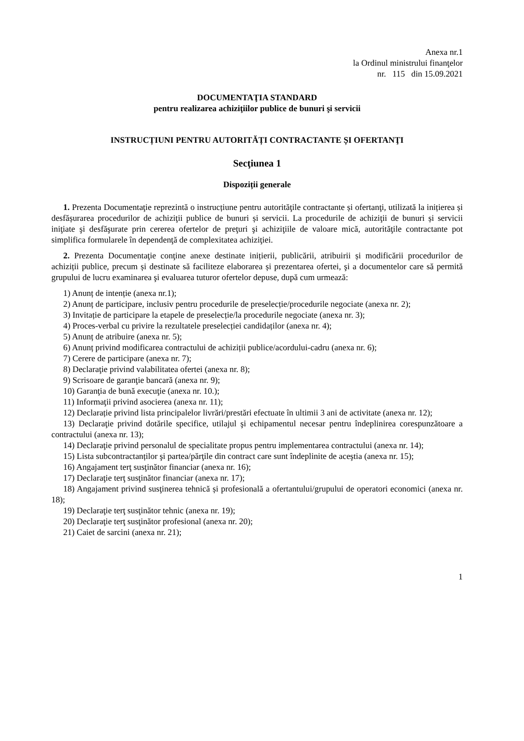Anexa nr.1
la Ordinul ministrului finanţelor
nr. 115 din 15.09.2021
DOCUMENTAŢIA STANDARD
pentru realizarea achiziţiilor publice de bunuri şi servicii
INSTRUCȚIUNI PENTRU AUTORITĂȚI CONTRACTANTE ȘI OFERTANŢI
Secţiunea 1
Dispoziții generale
1. Prezenta Documentaţie reprezintă o instrucțiune pentru autorităţile contractante și ofertanţi, utilizată la inițierea și desfășurarea procedurilor de achiziţii publice de bunuri și servicii. La procedurile de achiziţii de bunuri și servicii iniţiate şi desfăşurate prin cererea ofertelor de preţuri şi achiziţiile de valoare mică, autorităţile contractante pot simplifica formularele în dependenţă de complexitatea achiziţiei.
2. Prezenta Documentaţie conţine anexe destinate inițierii, publicării, atribuirii și modificării procedurilor de achiziții publice, precum și destinate să faciliteze elaborarea și prezentarea ofertei, şi a documentelor care să permită grupului de lucru examinarea şi evaluarea tuturor ofertelor depuse, după cum urmează:
1) Anunț de intenție (anexa nr.1);
2) Anunț de participare, inclusiv pentru procedurile de preselecție/procedurile negociate (anexa nr. 2);
3) Invitație de participare la etapele de preselecție/la procedurile negociate (anexa nr. 3);
4) Proces-verbal cu privire la rezultatele preselecției candidaților (anexa nr. 4);
5) Anunț de atribuire (anexa nr. 5);
6) Anunț privind modificarea contractului de achiziții publice/acordului-cadru (anexa nr. 6);
7) Cerere de participare (anexa nr. 7);
8) Declaraţie privind valabilitatea ofertei (anexa nr. 8);
9) Scrisoare de garanţie bancară (anexa nr. 9);
10) Garanţia de bună execuţie (anexa nr. 10.);
11) Informaţii privind asocierea (anexa nr. 11);
12) Declarație privind lista principalelor livrări/prestări efectuate în ultimii 3 ani de activitate (anexa nr. 12);
13) Declaraţie privind dotările specifice, utilajul şi echipamentul necesar pentru îndeplinirea corespunzătoare a contractului (anexa nr. 13);
14) Declaraţie privind personalul de specialitate propus pentru implementarea contractului (anexa nr. 14);
15) Lista subcontractanților şi partea/părţile din contract care sunt îndeplinite de aceştia (anexa nr. 15);
16) Angajament terţ susţinător financiar (anexa nr. 16);
17) Declaraţie terţ susţinător financiar (anexa nr. 17);
18) Angajament privind susţinerea tehnică și profesională a ofertantului/grupului de operatori economici (anexa nr. 18);
19) Declaraţie terţ susţinător tehnic (anexa nr. 19);
20) Declaraţie terţ susţinător profesional (anexa nr. 20);
21) Caiet de sarcini (anexa nr. 21);
1